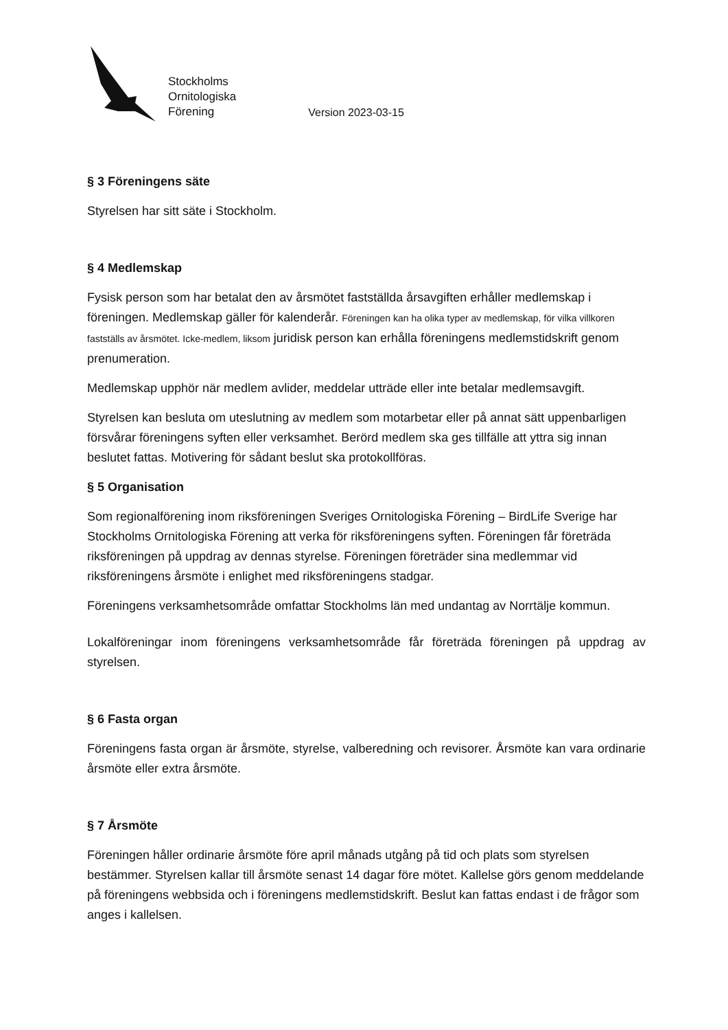Stockholms
Ornitologiska
Förening
Version 2023-03-15
§ 3 Föreningens säte
Styrelsen har sitt säte i Stockholm.
§ 4 Medlemskap
Fysisk person som har betalat den av årsmötet fastställda årsavgiften erhåller medlemskap i föreningen. Medlemskap gäller för kalenderår. Föreningen kan ha olika typer av medlemskap, för vilka villkoren fastställs av årsmötet. Icke-medlem, liksom juridisk person kan erhålla föreningens medlemstidskrift genom prenumeration.
Medlemskap upphör när medlem avlider, meddelar utträde eller inte betalar medlemsavgift.
Styrelsen kan besluta om uteslutning av medlem som motarbetar eller på annat sätt uppenbarligen försvårar föreningens syften eller verksamhet. Berörd medlem ska ges tillfälle att yttra sig innan beslutet fattas. Motivering för sådant beslut ska protokollföras.
§ 5 Organisation
Som regionalförening inom riksföreningen Sveriges Ornitologiska Förening – BirdLife Sverige har Stockholms Ornitologiska Förening att verka för riksföreningens syften. Föreningen får företräda riksföreningen på uppdrag av dennas styrelse. Föreningen företräder sina medlemmar vid riksföreningens årsmöte i enlighet med riksföreningens stadgar.
Föreningens verksamhetsområde omfattar Stockholms län med undantag av Norrtälje kommun.
Lokalföreningar inom föreningens verksamhetsområde får företräda föreningen på uppdrag av styrelsen.
§ 6 Fasta organ
Föreningens fasta organ är årsmöte, styrelse, valberedning och revisorer. Årsmöte kan vara ordinarie årsmöte eller extra årsmöte.
§ 7 Årsmöte
Föreningen håller ordinarie årsmöte före april månads utgång på tid och plats som styrelsen bestämmer. Styrelsen kallar till årsmöte senast 14 dagar före mötet. Kallelse görs genom meddelande på föreningens webbsida och i föreningens medlemstidskrift. Beslut kan fattas endast i de frågor som anges i kallelsen.